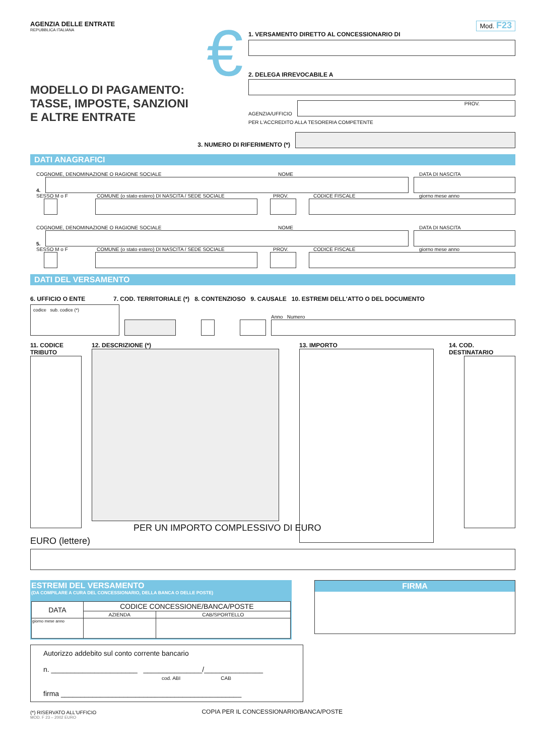AGENZIA DELLE ENTRATE
REPUBBLICA ITALIANA
MODELLO DI PAGAMENTO:
TASSE, IMPOSTE, SANZIONI
E ALTRE ENTRATE
€
Mod. F23
1. VERSAMENTO DIRETTO AL CONCESSIONARIO DI
2. DELEGA IRREVOCABILE A
AGENZIA/UFFICIO
PROV.
PER L'ACCREDITO ALLA TESORERIA COMPETENTE
3. NUMERO DI RIFERIMENTO (*)
DATI ANAGRAFICI
COGNOME, DENOMINAZIONE O RAGIONE SOCIALE NOME DATA DI NASCITA
4.
SESSO M o F COMUNE (o stato estero) DI NASCITA / SEDE SOCIALE PROV. CODICE FISCALE giorno mese anno
COGNOME, DENOMINAZIONE O RAGIONE SOCIALE NOME DATA DI NASCITA
5.
SESSO M o F COMUNE (o stato estero) DI NASCITA / SEDE SOCIALE PROV. CODICE FISCALE giorno mese anno
DATI DEL VERSAMENTO
6. UFFICIO O ENTE 7. COD. TERRITORIALE (*) 8. CONTENZIOSO 9. CAUSALE 10. ESTREMI DELL'ATTO O DEL DOCUMENTO
codice sub. codice (*)
Anno Numero
11. CODICE TRIBUTO 12. DESCRIZIONE (*) 13. IMPORTO 14. COD. DESTINATARIO
PER UN IMPORTO COMPLESSIVO DI EURO
EURO (lettere)
ESTREMI DEL VERSAMENTO
(DA COMPILARE A CURA DEL CONCESSIONARIO, DELLA BANCA O DELLE POSTE)
| DATA | CODICE CONCESSIONE/BANCA/POSTE | |
| --- | --- | --- |
| | AZIENDA | CAB/SPORTELLO |
| giorno mese anno | | |
FIRMA
Autorizzo addebito sul conto corrente bancario
n. ______________________ _______________/_______________
cod. ABI CAB
firma ______________________________________________
(*) RISERVATO ALL'UFFICIO COPIA PER IL CONCESSIONARIO/BANCA/POSTE
MOD. F 23 – 2002 EURO